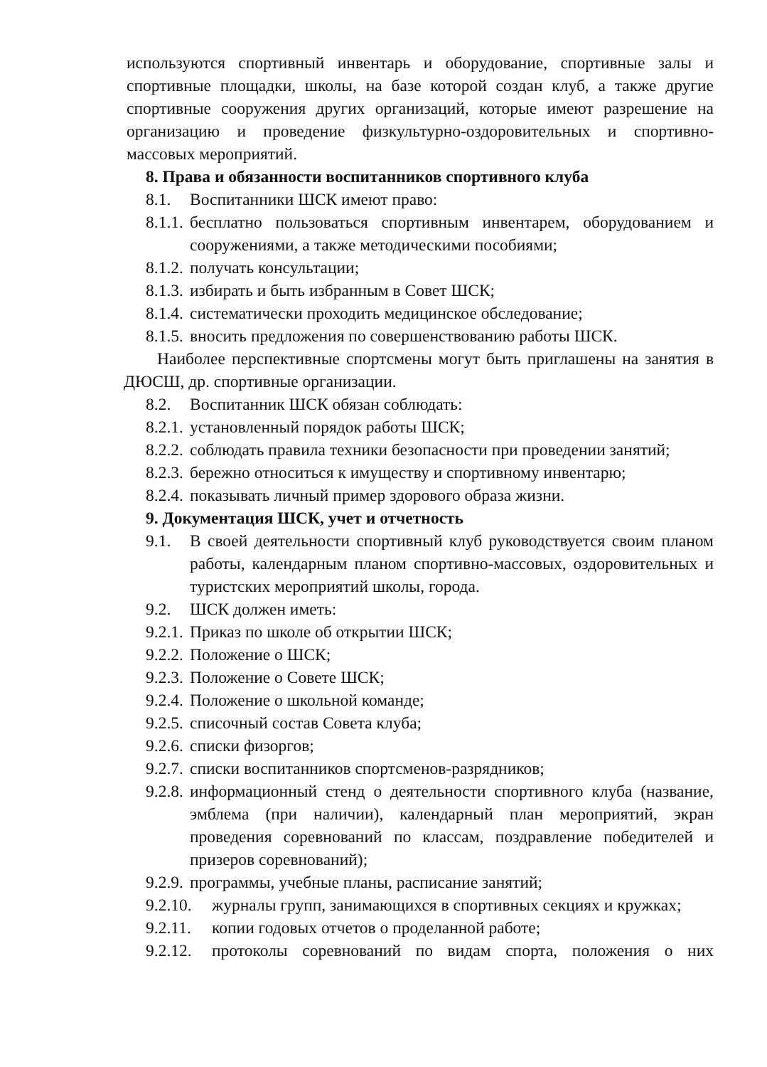используются спортивный инвентарь и оборудование, спортивные залы и спортивные площадки, школы, на базе которой создан клуб, а также другие спортивные сооружения других организаций, которые имеют разрешение на организацию и проведение физкультурно-оздоровительных и спортивно-массовых мероприятий.
8. Права и обязанности воспитанников спортивного клуба
8.1. Воспитанники ШСК имеют право:
8.1.1. бесплатно пользоваться спортивным инвентарем, оборудованием и сооружениями, а также методическими пособиями;
8.1.2. получать консультации;
8.1.3. избирать и быть избранным в Совет ШСК;
8.1.4. систематически проходить медицинское обследование;
8.1.5. вносить предложения по совершенствованию работы ШСК.
Наиболее перспективные спортсмены могут быть приглашены на занятия в ДЮСШ, др. спортивные организации.
8.2. Воспитанник ШСК обязан соблюдать:
8.2.1. установленный порядок работы ШСК;
8.2.2. соблюдать правила техники безопасности при проведении занятий;
8.2.3. бережно относиться к имуществу и спортивному инвентарю;
8.2.4. показывать личный пример здорового образа жизни.
9. Документация ШСК, учет и отчетность
9.1. В своей деятельности спортивный клуб руководствуется своим планом работы, календарным планом спортивно-массовых, оздоровительных и туристских мероприятий школы, города.
9.2. ШСК должен иметь:
9.2.1. Приказ по школе об открытии ШСК;
9.2.2. Положение о ШСК;
9.2.3. Положение о Совете ШСК;
9.2.4. Положение о школьной команде;
9.2.5. списочный состав Совета клуба;
9.2.6. списки физоргов;
9.2.7. списки воспитанников спортсменов-разрядников;
9.2.8. информационный стенд о деятельности спортивного клуба (название, эмблема (при наличии), календарный план мероприятий, экран проведения соревнований по классам, поздравление победителей и призеров соревнований);
9.2.9. программы, учебные планы, расписание занятий;
9.2.10. журналы групп, занимающихся в спортивных секциях и кружках;
9.2.11. копии годовых отчетов о проделанной работе;
9.2.12. протоколы соревнований по видам спорта, положения о них